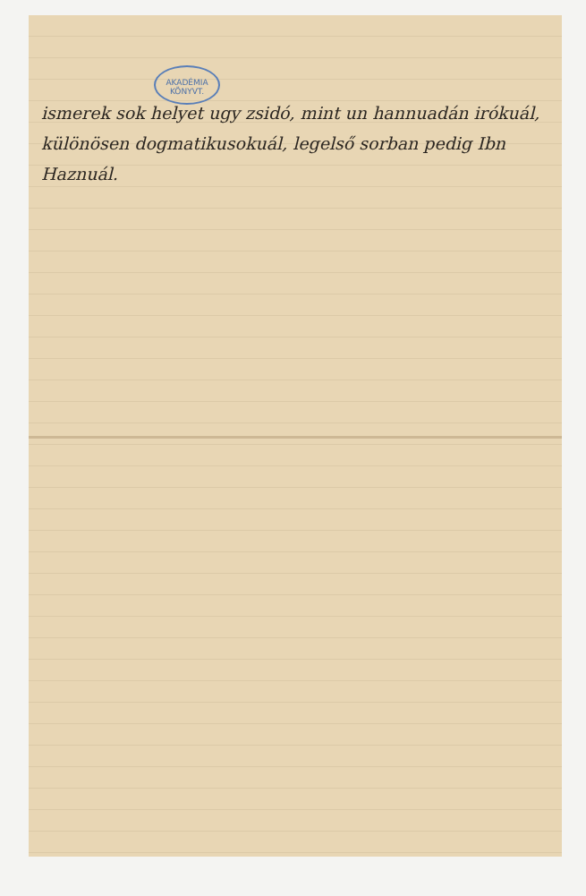AKADÉMIA KÖNYVT.
ismerek sok helyet ugy zsidó, mint un hannuadán irókuál, különösen dogmatikusokuál, legelső sorban pedig Ibn Haznuál.